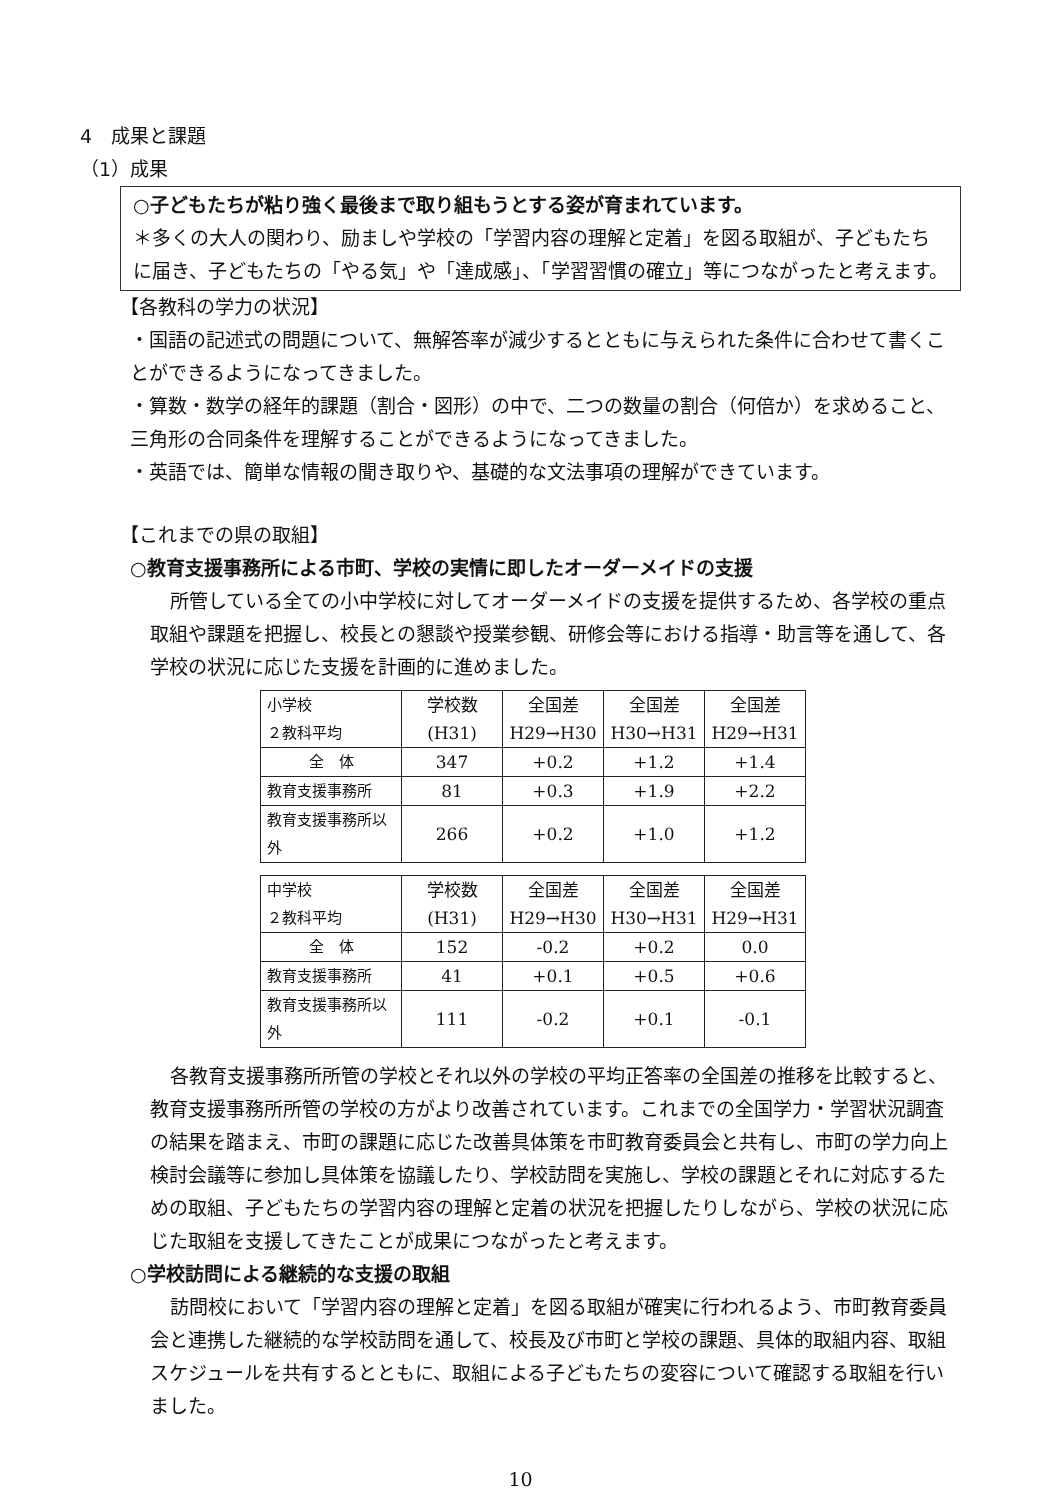4　成果と課題
（1）成果
○子どもたちが粘り強く最後まで取り組もうとする姿が育まれています。
＊多くの大人の関わり、励ましや学校の「学習内容の理解と定着」を図る取組が、子どもたちに届き、子どもたちの「やる気」や「達成感」、「学習習慣の確立」等につながったと考えます。
【各教科の学力の状況】
・国語の記述式の問題について、無解答率が減少するとともに与えられた条件に合わせて書くことができるようになってきました。
・算数・数学の経年的課題（割合・図形）の中で、二つの数量の割合（何倍か）を求めること、三角形の合同条件を理解することができるようになってきました。
・英語では、簡単な情報の聞き取りや、基礎的な文法事項の理解ができています。
【これまでの県の取組】
○教育支援事務所による市町、学校の実情に即したオーダーメイドの支援
所管している全ての小中学校に対してオーダーメイドの支援を提供するため、各学校の重点取組や課題を把握し、校長との懇談や授業参観、研修会等における指導・助言等を通して、各学校の状況に応じた支援を計画的に進めました。
| 小学校 ２教科平均 | 学校数 (H31) | 全国差 H29→H30 | 全国差 H30→H31 | 全国差 H29→H31 |
| 全 体 | 347 | +0.2 | +1.2 | +1.4 |
| 教育支援事務所 | 81 | +0.3 | +1.9 | +2.2 |
| 教育支援事務所以外 | 266 | +0.2 | +1.0 | +1.2 |
| 中学校 ２教科平均 | 学校数 (H31) | 全国差 H29→H30 | 全国差 H30→H31 | 全国差 H29→H31 |
| 全 体 | 152 | -0.2 | +0.2 | 0.0 |
| 教育支援事務所 | 41 | +0.1 | +0.5 | +0.6 |
| 教育支援事務所以外 | 111 | -0.2 | +0.1 | -0.1 |
各教育支援事務所所管の学校とそれ以外の学校の平均正答率の全国差の推移を比較すると、教育支援事務所所管の学校の方がより改善されています。これまでの全国学力・学習状況調査の結果を踏まえ、市町の課題に応じた改善具体策を市町教育委員会と共有し、市町の学力向上検討会議等に参加し具体策を協議したり、学校訪問を実施し、学校の課題とそれに対応するための取組、子どもたちの学習内容の理解と定着の状況を把握したりしながら、学校の状況に応じた取組を支援してきたことが成果につながったと考えます。
○学校訪問による継続的な支援の取組
訪問校において「学習内容の理解と定着」を図る取組が確実に行われるよう、市町教育委員会と連携した継続的な学校訪問を通して、校長及び市町と学校の課題、具体的取組内容、取組スケジュールを共有するとともに、取組による子どもたちの変容について確認する取組を行いました。
10